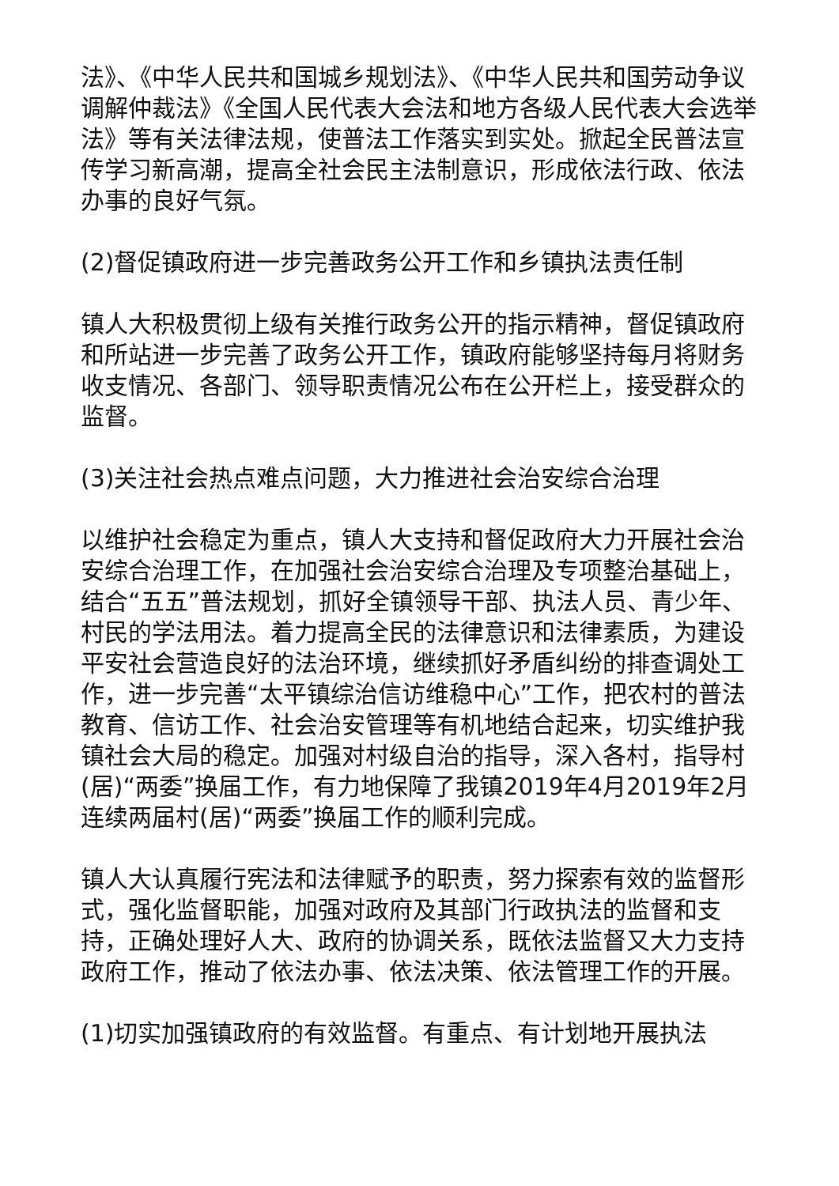法》、《中华人民共和国城乡规划法》、《中华人民共和国劳动争议调解仲裁法》《全国人民代表大会法和地方各级人民代表大会选举法》等有关法律法规，使普法工作落实到实处。掀起全民普法宣传学习新高潮，提高全社会民主法制意识，形成依法行政、依法办事的良好气氛。
(2)督促镇政府进一步完善政务公开工作和乡镇执法责任制
镇人大积极贯彻上级有关推行政务公开的指示精神，督促镇政府和所站进一步完善了政务公开工作，镇政府能够坚持每月将财务收支情况、各部门、领导职责情况公布在公开栏上，接受群众的监督。
(3)关注社会热点难点问题，大力推进社会治安综合治理
以维护社会稳定为重点，镇人大支持和督促政府大力开展社会治安综合治理工作，在加强社会治安综合治理及专项整治基础上，结合“五五”普法规划，抓好全镇领导干部、执法人员、青少年、村民的学法用法。着力提高全民的法律意识和法律素质，为建设平安社会营造良好的法治环境，继续抓好矛盾纠纷的排查调处工作，进一步完善“太平镇综治信访维稳中心”工作，把农村的普法教育、信访工作、社会治安管理等有机地结合起来，切实维护我镇社会大局的稳定。加强对村级自治的指导，深入各村，指导村(居)“两委”换届工作，有力地保障了我镇2019年4月2019年2月连续两届村(居)“两委”换届工作的顺利完成。
镇人大认真履行宪法和法律赋予的职责，努力探索有效的监督形式，强化监督职能，加强对政府及其部门行政执法的监督和支持，正确处理好人大、政府的协调关系，既依法监督又大力支持政府工作，推动了依法办事、依法决策、依法管理工作的开展。
(1)切实加强镇政府的有效监督。有重点、有计划地开展执法